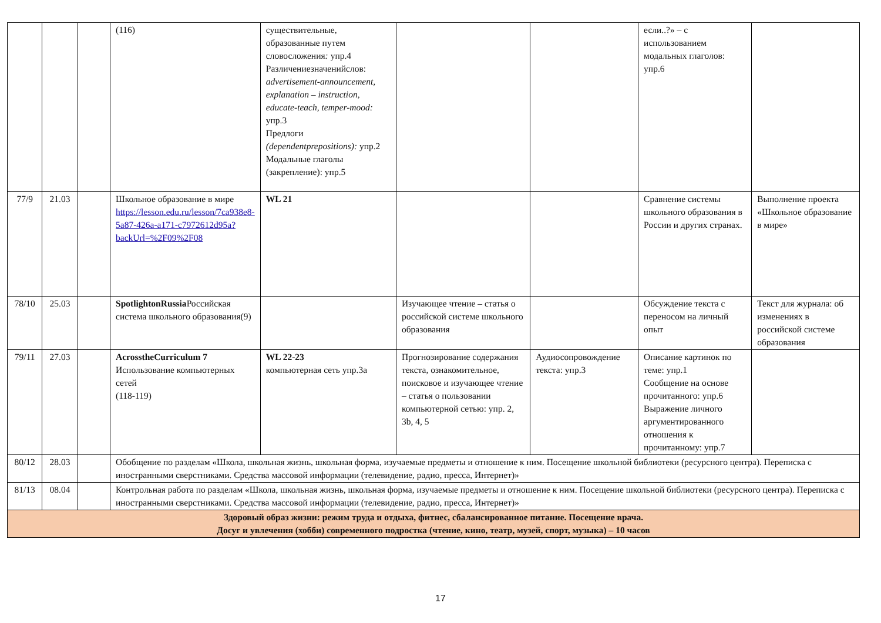| | | | (116) | существительные, образованные путем словосложения : упр.4 Различениезначенийслов: advertisement-announcement, explanation – instruction, educate-teach, temper-mood: упр.3 Предлоги (dependentprepositions): упр.2 Модальные глаголы (закрепление): упр.5 | | | если..?» – с использованием модальных глаголов: упр.6 | |
| 77/9 | 21.03 | | Школьное образование в мире https://lesson.edu.ru/lesson/7ca938e8-5a87-426a-a171-c7972612d95a?backUrl=%2F09%2F08 | WL 21 | | | Сравнение системы школьного образования в России и других странах. | Выполнение проекта «Школьное образование в мире» |
| 78/10 | 25.03 | | SpotlightonRussia Российская система школьного образования(9) | | Изучающее чтение – статья о российской системе школьного образования | | Обсуждение текста с переносом на личный опыт | Текст для журнала: об изменениях в российской системе образования |
| 79/11 | 27.03 | | AcrosstheCurriculum 7 Использование компьютерных сетей (118-119) | WL 22-23 компьютерная сеть упр.3а | Прогнозирование содержания текста, ознакомительное, поисковое и изучающее чтение – статья о пользовании компьютерной сетью: упр. 2, 3b, 4, 5 | Аудиосопровождение текста: упр.3 | Описание картинок по теме: упр.1 Сообщение на основе прочитанного: упр.6 Выражение личного аргументированного отношения к прочитанному: упр.7 | |
| 80/12 | 28.03 | | Обобщение по разделам «Школа, школьная жизнь, школьная форма, изучаемые предметы и отношение к ним. Посещение школьной библиотеки (ресурсного центра). Переписка с иностранными сверстниками. Средства массовой информации (телевидение, радио, пресса, Интернет)» | | | | | |
| 81/13 | 08.04 | | Контрольная работа по разделам «Школа, школьная жизнь, школьная форма, изучаемые предметы и отношение к ним. Посещение школьной библиотеки (ресурсного центра). Переписка с иностранными сверстниками. Средства массовой информации (телевидение, радио, пресса, Интернет)» | | | | | |
| Здоровый образ жизни: режим труда и отдыха, фитнес, сбалансированное питание. Посещение врача. Досуг и увлечения (хобби) современного подростка (чтение, кино, театр, музей, спорт, музыка) – 10 часов | | | | | | | | |
17